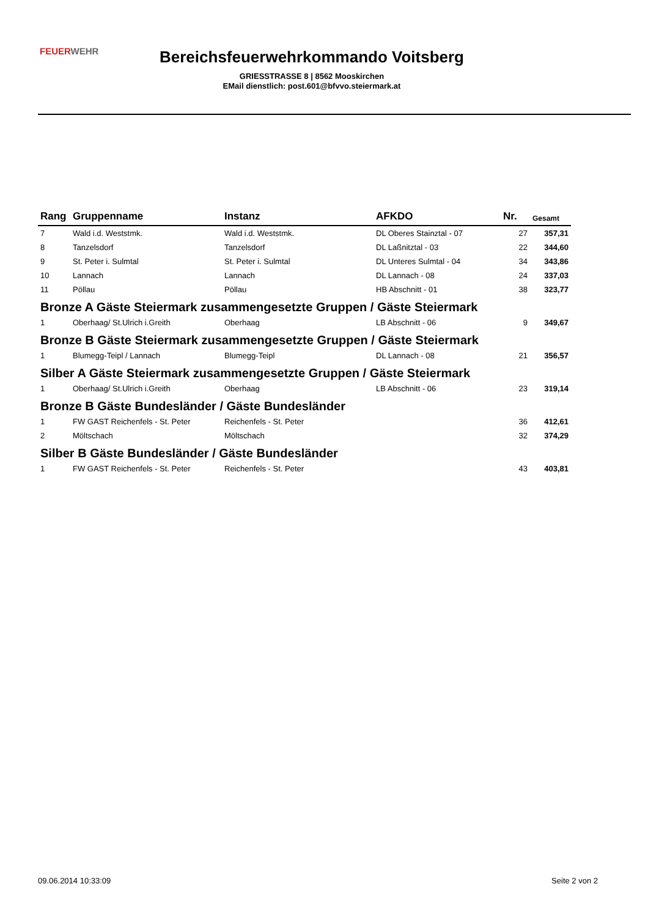FEUERWEHR
Bereichsfeuerwehrkommando Voitsberg
GRIESSTRASSE 8 | 8562 Mooskirchen
EMail dienstlich: post.601@bfvvo.steiermark.at
| Rang | Gruppenname | Instanz | AFKDO | Nr. | Gesamt |
| --- | --- | --- | --- | --- | --- |
| 7 | Wald i.d. Weststmk. | Wald i.d. Weststmk. | DL Oberes Stainztal - 07 | 27 | 357,31 |
| 8 | Tanzelsdorf | Tanzelsdorf | DL Laßnitztal - 03 | 22 | 344,60 |
| 9 | St. Peter i. Sulmtal | St. Peter i. Sulmtal | DL Unteres Sulmtal - 04 | 34 | 343,86 |
| 10 | Lannach | Lannach | DL Lannach - 08 | 24 | 337,03 |
| 11 | Pöllau | Pöllau | HB Abschnitt - 01 | 38 | 323,77 |
| Bronze A Gäste Steiermark zusammengesetzte Gruppen / Gäste Steiermark | | | | | |
| 1 | Oberhaag/ St.Ulrich i.Greith | Oberhaag | LB Abschnitt - 06 | 9 | 349,67 |
| Bronze B Gäste Steiermark zusammengesetzte Gruppen / Gäste Steiermark | | | | | |
| 1 | Blumegg-Teipl / Lannach | Blumegg-Teipl | DL Lannach - 08 | 21 | 356,57 |
| Silber A Gäste Steiermark zusammengesetzte Gruppen / Gäste Steiermark | | | | | |
| 1 | Oberhaag/ St.Ulrich i.Greith | Oberhaag | LB Abschnitt - 06 | 23 | 319,14 |
| Bronze B Gäste Bundesländer / Gäste Bundesländer | | | | | |
| 1 | FW GAST Reichenfels - St. Peter | Reichenfels - St. Peter | | 36 | 412,61 |
| 2 | Möltschach | Möltschach | | 32 | 374,29 |
| Silber B Gäste Bundesländer / Gäste Bundesländer | | | | | |
| 1 | FW GAST Reichenfels - St. Peter | Reichenfels - St. Peter | | 43 | 403,81 |
09.06.2014 10:33:09 Seite 2 von 2